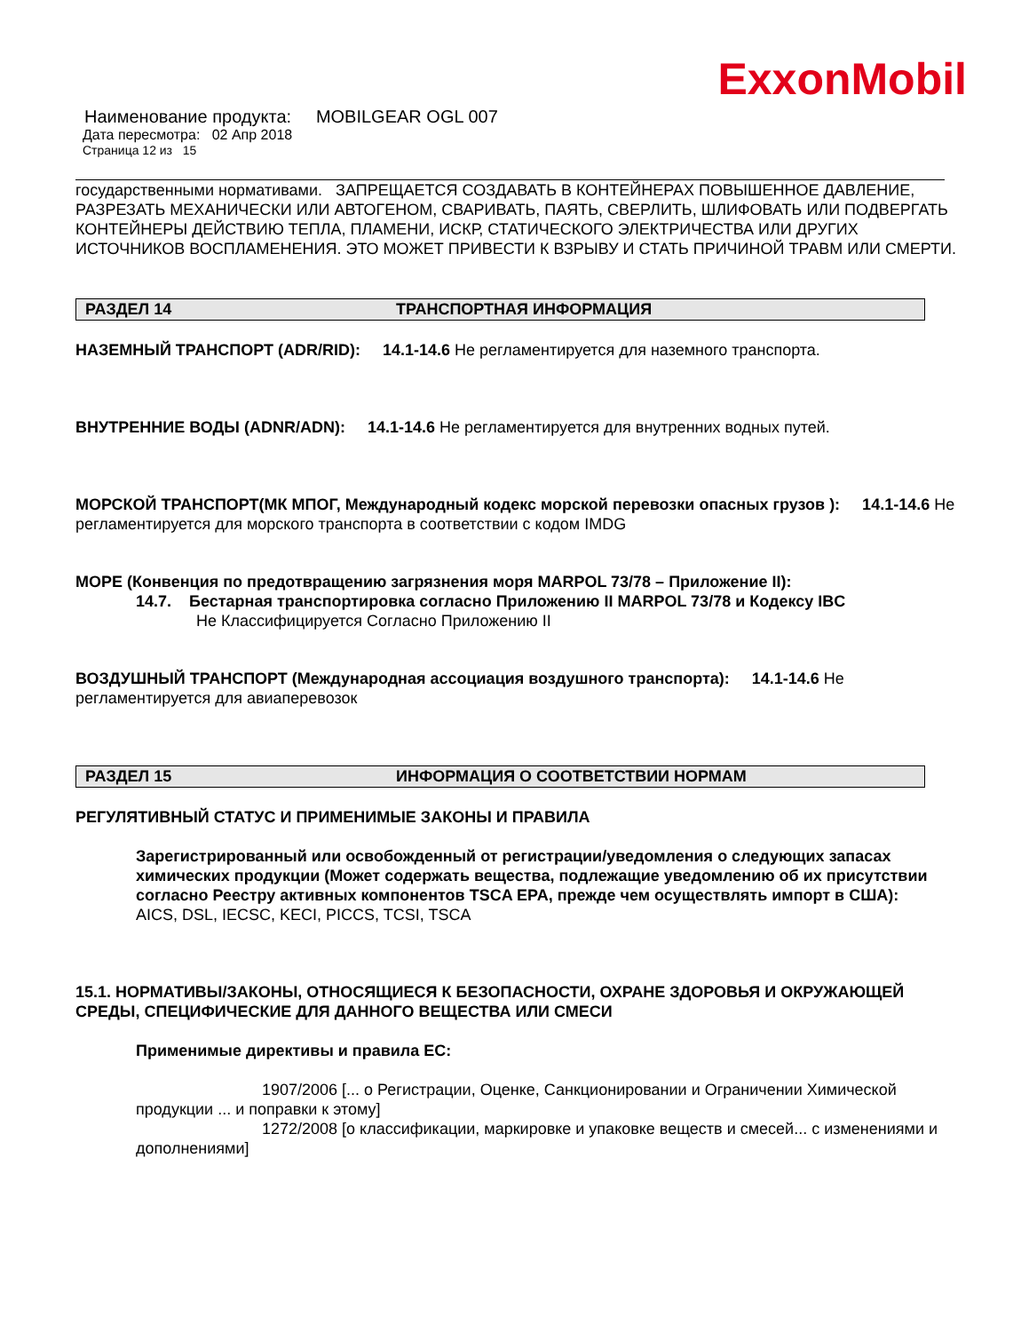ExxonMobil
Наименование продукта: MOBILGEAR OGL 007
Дата пересмотра: 02 Апр 2018
Страница 12 из 15
государственными нормативами. ЗАПРЕЩАЕТСЯ СОЗДАВАТЬ В КОНТЕЙНЕРАХ ПОВЫШЕННОЕ ДАВЛЕНИЕ, РАЗРЕЗАТЬ МЕХАНИЧЕСКИ ИЛИ АВТОГЕНОМ, СВАРИВАТЬ, ПАЯТЬ, СВЕРЛИТЬ, ШЛИФОВАТЬ ИЛИ ПОДВЕРГАТЬ КОНТЕЙНЕРЫ ДЕЙСТВИЮ ТЕПЛА, ПЛАМЕНИ, ИСКР, СТАТИЧЕСКОГО ЭЛЕКТРИЧЕСТВА ИЛИ ДРУГИХ ИСТОЧНИКОВ ВОСПЛАМЕНЕНИЯ. ЭТО МОЖЕТ ПРИВЕСТИ К ВЗРЫВУ И СТАТЬ ПРИЧИНОЙ ТРАВМ ИЛИ СМЕРТИ.
РАЗДЕЛ 14 ТРАНСПОРТНАЯ ИНФОРМАЦИЯ
НАЗЕМНЫЙ ТРАНСПОРТ (ADR/RID): 14.1-14.6 Не регламентируется для наземного транспорта.
ВНУТРЕННИЕ ВОДЫ (ADNR/ADN): 14.1-14.6 Не регламентируется для внутренних водных путей.
МОРСКОЙ ТРАНСПОРТ(МК МПОГ, Международный кодекс морской перевозки опасных грузов ): 14.1-14.6 Не регламентируется для морского транспорта в соответствии с кодом IMDG
МОРЕ (Конвенция по предотвращению загрязнения моря MARPOL 73/78 – Приложение II):
14.7. Бестарная транспортировка согласно Приложению II MARPOL 73/78 и Кодексу IBC
Не Классифицируется Согласно Приложению II
ВОЗДУШНЫЙ ТРАНСПОРТ (Международная ассоциация воздушного транспорта): 14.1-14.6 Не регламентируется для авиаперевозок
РАЗДЕЛ 15 ИНФОРМАЦИЯ О СООТВЕТСТВИИ НОРМАМ
РЕГУЛЯТИВНЫЙ СТАТУС И ПРИМЕНИМЫЕ ЗАКОНЫ И ПРАВИЛА
Зарегистрированный или освобожденный от регистрации/уведомления о следующих запасах химических продукции (Может содержать вещества, подлежащие уведомлению об их присутствии согласно Реестру активных компонентов TSCA EPA, прежде чем осуществлять импорт в США): AICS, DSL, IECSC, KECI, PICCS, TCSI, TSCA
15.1. НОРМАТИВЫ/ЗАКОНЫ, ОТНОСЯЩИЕСЯ К БЕЗОПАСНОСТИ, ОХРАНЕ ЗДОРОВЬЯ И ОКРУЖАЮЩЕЙ СРЕДЫ, СПЕЦИФИЧЕСКИЕ ДЛЯ ДАННОГО ВЕЩЕСТВА ИЛИ СМЕСИ
Применимые директивы и правила ЕС:
1907/2006 [... о Регистрации, Оценке, Санкционировании и Ограничении Химической продукции ... и поправки к этому]
1272/2008 [о классификации, маркировке и упаковке веществ и смесей... с изменениями и дополнениями]